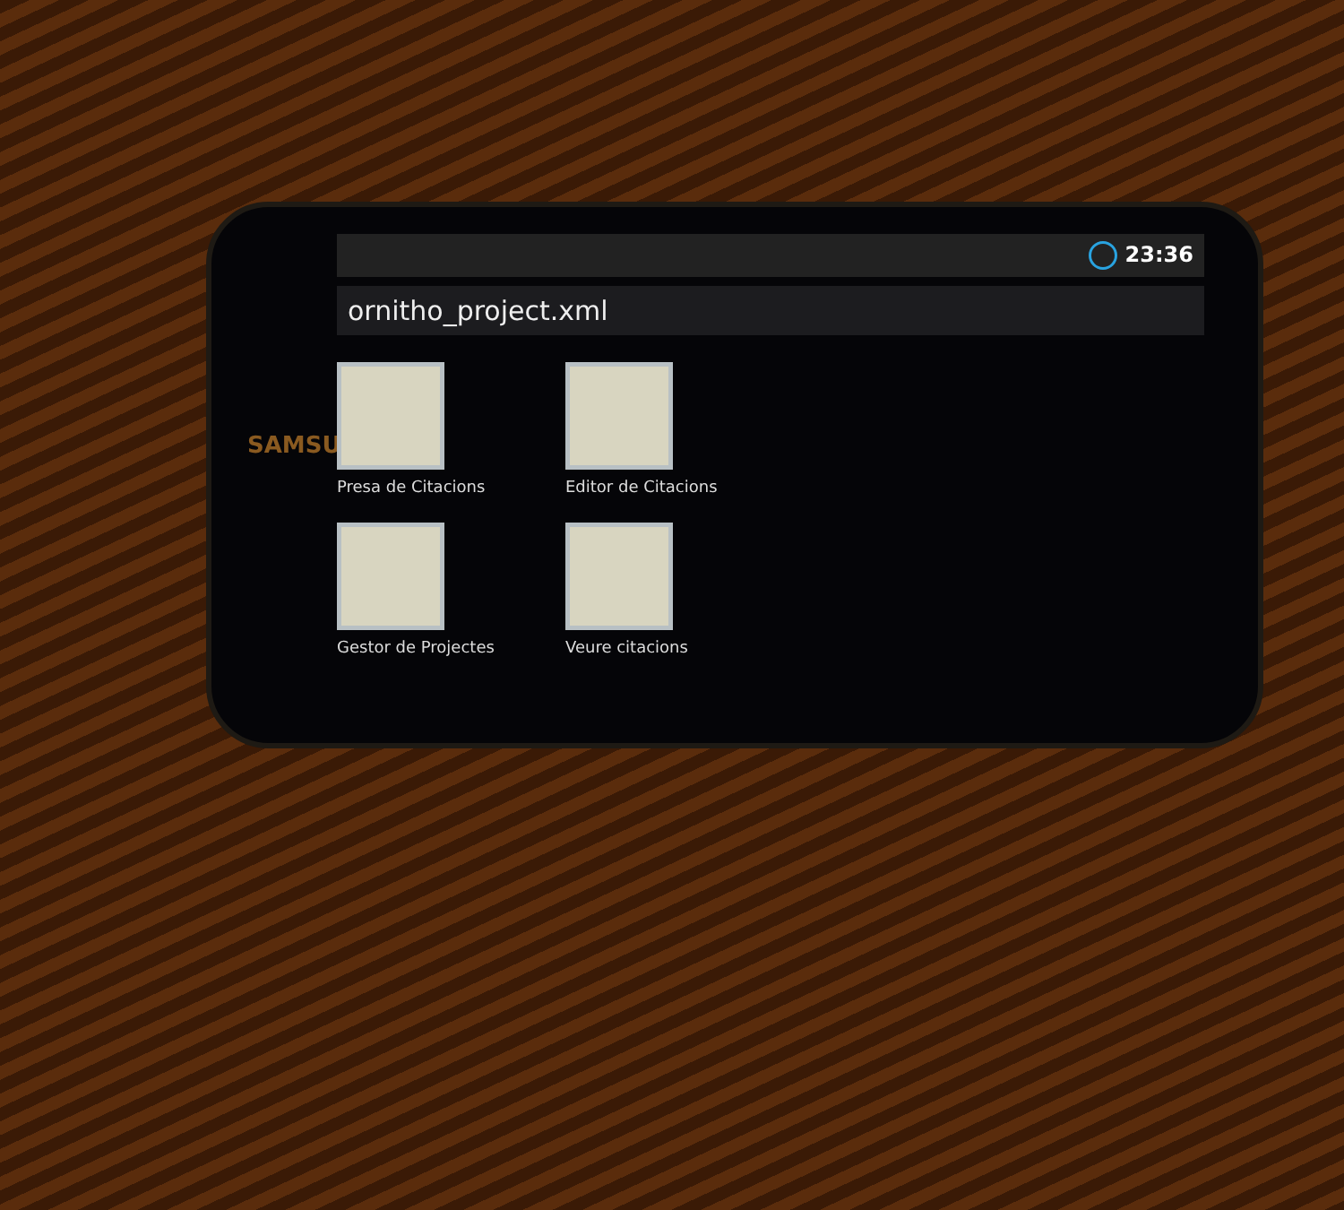SAMSUNG
23:36
ornitho_project.xml
Presa de Citacions
Editor de Citacions
Gestor de Projectes
Veure citacions